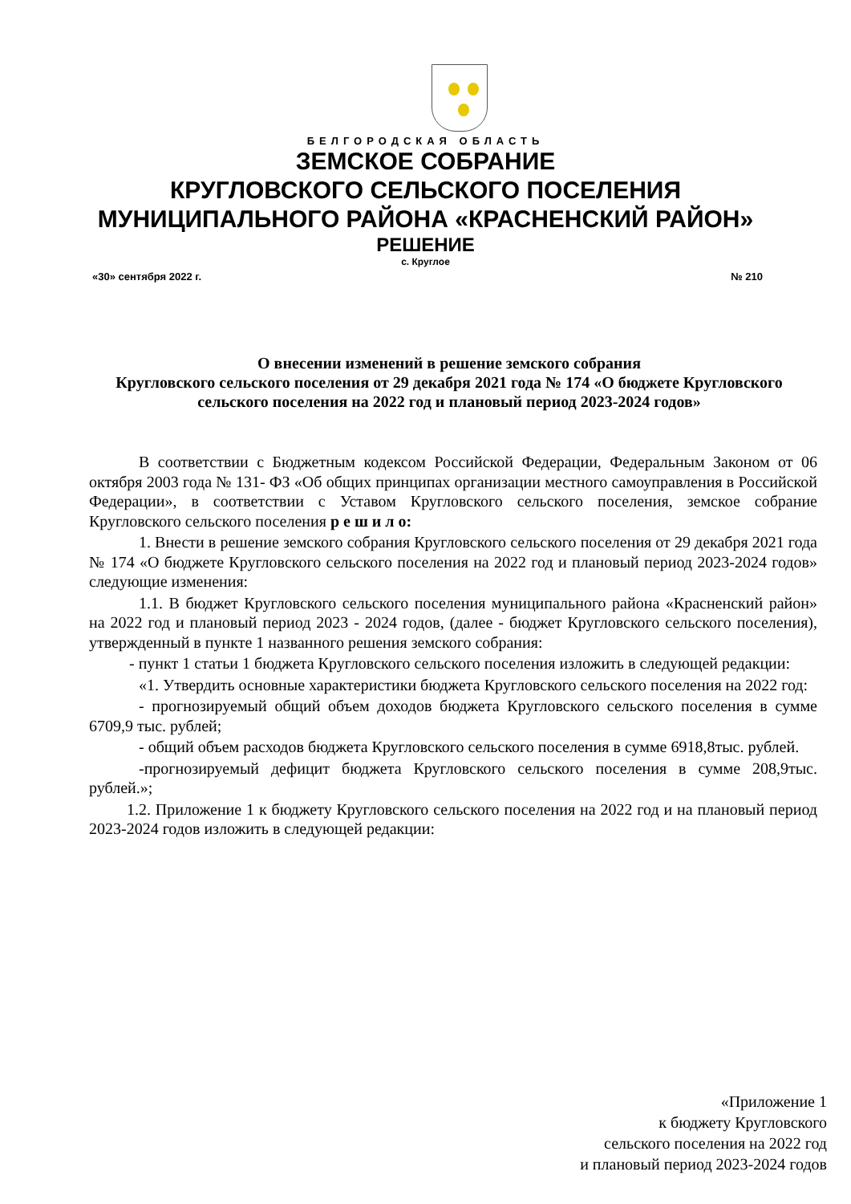БЕЛГОРОДСКАЯ ОБЛАСТЬ
ЗЕМСКОЕ СОБРАНИЕ
КРУГЛОВСКОГО СЕЛЬСКОГО ПОСЕЛЕНИЯ
МУНИЦИПАЛЬНОГО РАЙОНА «КРАСНЕНСКИЙ РАЙОН»
РЕШЕНИЕ
с. Круглое
«30» сентября 2022 г. № 210
О внесении изменений в решение земского собрания
Кругловского сельского поселения от 29 декабря 2021 года № 174 «О бюджете Кругловского сельского поселения на 2022 год и плановый период 2023-2024 годов»
В соответствии с Бюджетным кодексом Российской Федерации, Федеральным Законом от 06 октября 2003 года № 131- ФЗ «Об общих принципах организации местного самоуправления в Российской Федерации», в соответствии с Уставом Кругловского сельского поселения, земское собрание Кругловского сельского поселения р е ш и л о:
1. Внести в решение земского собрания Кругловского сельского поселения от 29 декабря 2021 года № 174 «О бюджете Кругловского сельского поселения на 2022 год и плановый период 2023-2024 годов» следующие изменения:
1.1. В бюджет Кругловского сельского поселения муниципального района «Красненский район» на 2022 год и плановый период 2023 - 2024 годов, (далее - бюджет Кругловского сельского поселения), утвержденный в пункте 1 названного решения земского собрания:
- пункт 1 статьи 1 бюджета Кругловского сельского поселения изложить в следующей редакции:
«1. Утвердить основные характеристики бюджета Кругловского сельского поселения на 2022 год:
- прогнозируемый общий объем доходов бюджета Кругловского сельского поселения в сумме 6709,9 тыс. рублей;
- общий объем расходов бюджета Кругловского сельского поселения в сумме 6918,8тыс. рублей.
-прогнозируемый дефицит бюджета Кругловского сельского поселения в сумме 208,9тыс. рублей.»;
1.2. Приложение 1 к бюджету Кругловского сельского поселения на 2022 год и на плановый период 2023-2024 годов изложить в следующей редакции:
«Приложение 1
к бюджету Кругловского
сельского поселения на 2022 год
и плановый период 2023-2024 годов